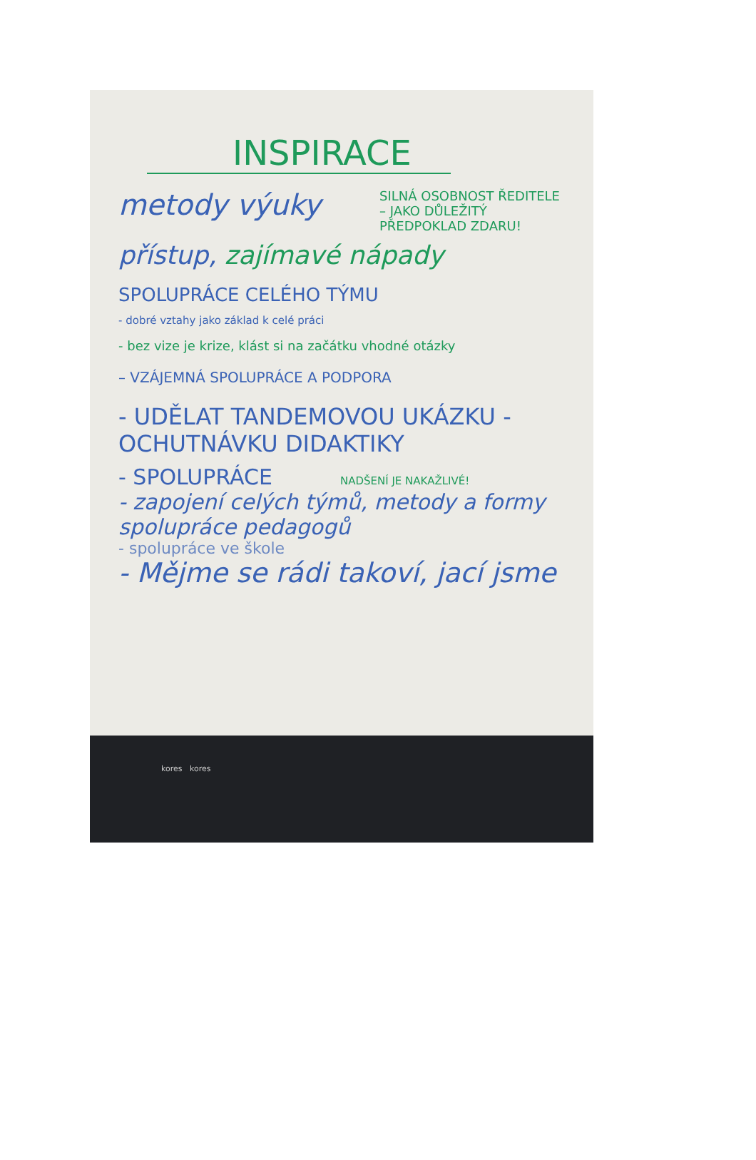INSPIRACE
metody výuky SILNÁ OSOBNOST ŘEDITELE – JAKO DŮLEŽITÝ PŘEDPOKLAD ZDARU!
přístup, zajímavé nápady
SPOLUPRÁCE CELÉHO TÝMU
- dobré vztahy jako základ k celé práci
- bez vize je krize, klást si na začátku vhodné otázky
– VZÁJEMNÁ SPOLUPRÁCE A PODPORA
- UDĚLAT TANDEMOVOU UKÁZKU - OCHUTNÁVKU DIDAKTIKY
- SPOLUPRÁCE NADŠENÍ JE NAKAŽLIVÉ!
- zapojení celých týmů, metody a formy spolupráce pedagogů
- spolupráce ve škole
- Mějme se rádi takoví, jací jsme
kores kores